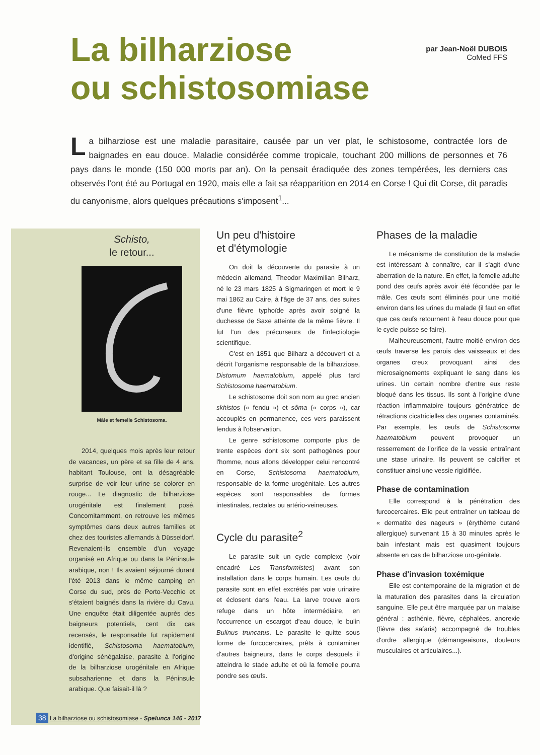La bilharziose
ou schistosomiase
par Jean-Noël DUBOIS
CoMed FFS
La bilharziose est une maladie parasitaire, causée par un ver plat, le schistosome, contractée lors de baignades en eau douce. Maladie considérée comme tropicale, touchant 200 millions de personnes et 76 pays dans le monde (150 000 morts par an). On la pensait éradiquée des zones tempérées, les derniers cas observés l'ont été au Portugal en 1920, mais elle a fait sa réapparition en 2014 en Corse ! Qui dit Corse, dit paradis du canyonisme, alors quelques précautions s'imposent<sup>1</sup>...
Schisto,
le retour...
Mâle et femelle Schistosoma.
2014, quelques mois après leur retour de vacances, un père et sa fille de 4 ans, habitant Toulouse, ont la désagréable surprise de voir leur urine se colorer en rouge... Le diagnostic de bilharziose urogénitale est finalement posé. Concomitamment, on retrouve les mêmes symptômes dans deux autres familles et chez des touristes allemands à Düsseldorf. Revenaient-ils ensemble d'un voyage organisé en Afrique ou dans la Péninsule arabique, non ! Ils avaient séjourné durant l'été 2013 dans le même camping en Corse du sud, près de Porto-Vecchio et s'étaient baignés dans la rivière du Cavu. Une enquête était diligentée auprès des baigneurs potentiels, cent dix cas recensés, le responsable fut rapidement identifié, Schistosoma haematobium, d'origine sénégalaise, parasite à l'origine de la bilharziose urogénitale en Afrique subsaharienne et dans la Péninsule arabique. Que faisait-il là ?
Un peu d'histoire
et d'étymologie
On doit la découverte du parasite à un médecin allemand, Theodor Maximilian Bilharz, né le 23 mars 1825 à Sigmaringen et mort le 9 mai 1862 au Caire, à l'âge de 37 ans, des suites d'une fièvre typhoïde après avoir soigné la duchesse de Saxe atteinte de la même fièvre. Il fut l'un des précurseurs de l'infectiologie scientifique.
C'est en 1851 que Bilharz a découvert et a décrit l'organisme responsable de la bilharziose, Distomum haematobium, appelé plus tard Schistosoma haematobium.
Le schistosome doit son nom au grec ancien skhistos (« fendu ») et sôma (« corps »), car accouplés en permanence, ces vers paraissent fendus à l'observation.
Le genre schistosome comporte plus de trente espèces dont six sont pathogènes pour l'homme, nous allons développer celui rencontré en Corse, Schistosoma haematobium, responsable de la forme urogénitale. Les autres espèces sont responsables de formes intestinales, rectales ou artério-veineuses.
Cycle du parasite<sup>2</sup>
Le parasite suit un cycle complexe (voir encadré Les Transformistes) avant son installation dans le corps humain. Les œufs du parasite sont en effet excrétés par voie urinaire et éclosent dans l'eau. La larve trouve alors refuge dans un hôte intermédiaire, en l'occurrence un escargot d'eau douce, le bulin Bulinus truncatus. Le parasite le quitte sous forme de furcocercaires, prêts à contaminer d'autres baigneurs, dans le corps desquels il atteindra le stade adulte et où la femelle pourra pondre ses œufs.
Phases de la maladie
Le mécanisme de constitution de la maladie est intéressant à connaître, car il s'agit d'une aberration de la nature. En effet, la femelle adulte pond des œufs après avoir été fécondée par le mâle. Ces œufs sont éliminés pour une moitié environ dans les urines du malade (il faut en effet que ces œufs retournent à l'eau douce pour que le cycle puisse se faire).
Malheureusement, l'autre moitié environ des œufs traverse les parois des vaisseaux et des organes creux provoquant ainsi des microsaignements expliquant le sang dans les urines. Un certain nombre d'entre eux reste bloqué dans les tissus. Ils sont à l'origine d'une réaction inflammatoire toujours génératrice de rétractions cicatricielles des organes contaminés. Par exemple, les œufs de Schistosoma haematobium peuvent provoquer un resserrement de l'orifice de la vessie entraînant une stase urinaire. Ils peuvent se calcifier et constituer ainsi une vessie rigidifiée.
Phase de contamination
Elle correspond à la pénétration des furcocercaires. Elle peut entraîner un tableau de « dermatite des nageurs » (érythème cutané allergique) survenant 15 à 30 minutes après le bain infestant mais est quasiment toujours absente en cas de bilharziose uro-génitale.
Phase d'invasion toxémique
Elle est contemporaine de la migration et de la maturation des parasites dans la circulation sanguine. Elle peut être marquée par un malaise général : asthénie, fièvre, céphalées, anorexie (fièvre des safaris) accompagné de troubles d'ordre allergique (démangeaisons, douleurs musculaires et articulaires...).
38 La bilharziose ou schistosomiase - Spelunca 146 - 2017